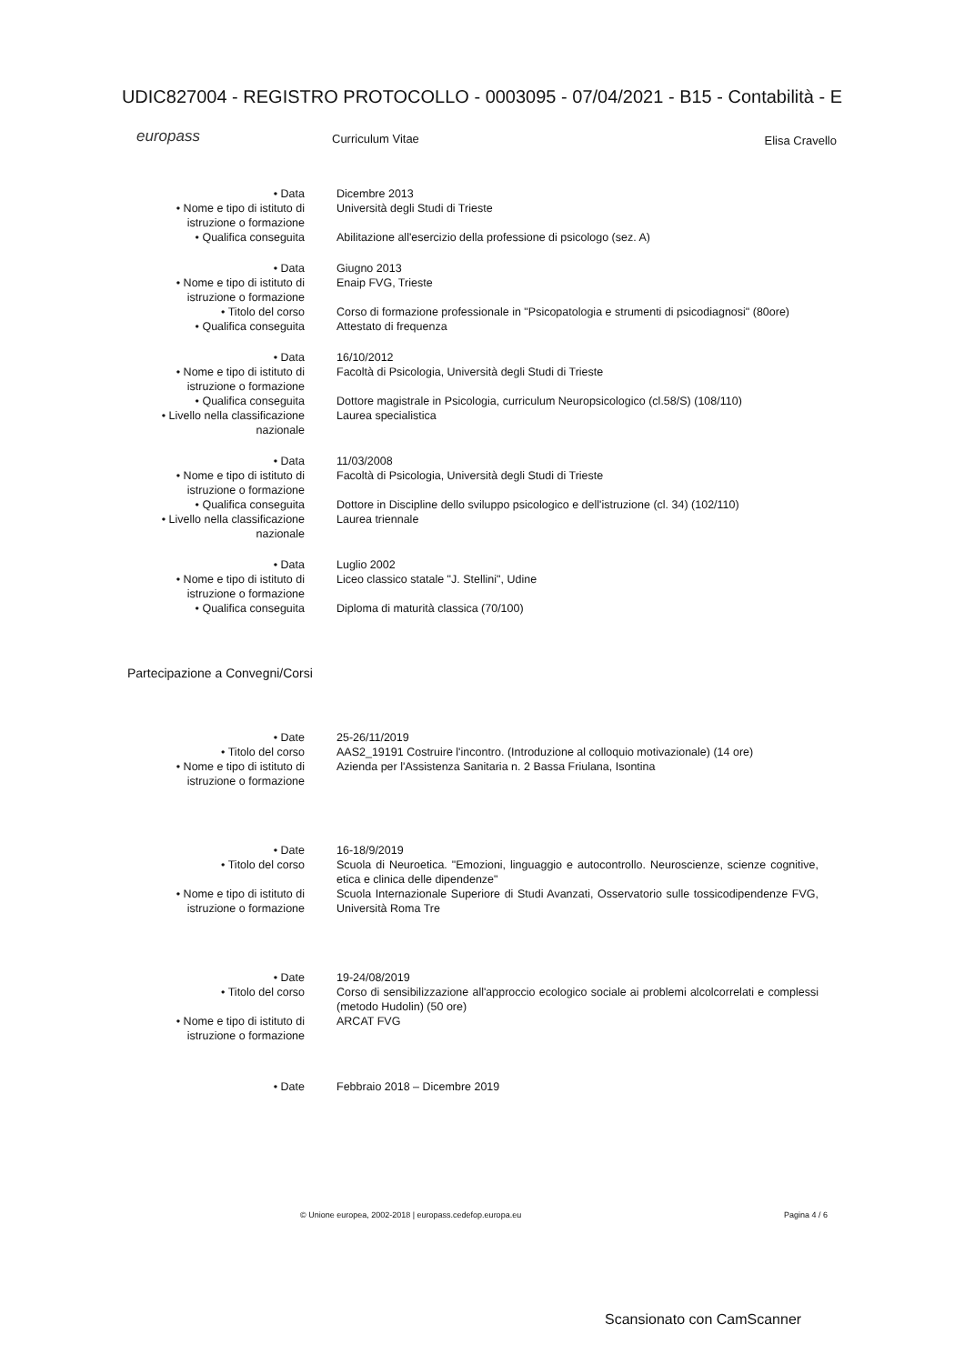UDIC827004 - REGISTRO PROTOCOLLO - 0003095 - 07/04/2021 - B15 - Contabilità - E
europass
Curriculum Vitae Elisa Cravello
• Data Dicembre 2013
• Nome e tipo di istituto di istruzione o formazione
Università degli Studi di Trieste
• Qualifica conseguita Abilitazione all'esercizio della professione di psicologo (sez. A)
• Data Giugno 2013
• Nome e tipo di istituto di istruzione o formazione
Enaip FVG, Trieste
• Titolo del corso
• Qualifica conseguita
Corso di formazione professionale in "Psicopatologia e strumenti di psicodiagnosi" (80ore)
Attestato di frequenza
• Data 16/10/2012
• Nome e tipo di istituto di istruzione o formazione
Facoltà di Psicologia, Università degli Studi di Trieste
• Qualifica conseguita Dottore magistrale in Psicologia, curriculum Neuropsicologico (cl.58/S) (108/110)
• Livello nella classificazione nazionale
Laurea specialistica
• Data 11/03/2008
• Nome e tipo di istituto di istruzione o formazione
Facoltà di Psicologia, Università degli Studi di Trieste
• Qualifica conseguita Dottore in Discipline dello sviluppo psicologico e dell'istruzione (cl. 34) (102/110)
• Livello nella classificazione nazionale
Laurea triennale
• Data Luglio 2002
• Nome e tipo di istituto di istruzione o formazione
Liceo classico statale "J. Stellini", Udine
• Qualifica conseguita Diploma di maturità classica (70/100)
Partecipazione a Convegni/Corsi
• Date 25-26/11/2019
• Titolo del corso AAS2_19191 Costruire l'incontro. (Introduzione al colloquio motivazionale) (14 ore)
• Nome e tipo di istituto di istruzione o formazione
Azienda per l'Assistenza Sanitaria n. 2 Bassa Friulana, Isontina
• Date 16-18/9/2019
• Titolo del corso Scuola di Neuroetica. "Emozioni, linguaggio e autocontrollo. Neuroscienze, scienze cognitive, etica e clinica delle dipendenze"
• Nome e tipo di istituto di istruzione o formazione
Scuola Internazionale Superiore di Studi Avanzati, Osservatorio sulle tossicodipendenze FVG, Università Roma Tre
• Date 19-24/08/2019
• Titolo del corso Corso di sensibilizzazione all'approccio ecologico sociale ai problemi alcolcorrelati e complessi (metodo Hudolin) (50 ore)
• Nome e tipo di istituto di istruzione o formazione
ARCAT FVG
• Date Febbraio 2018 – Dicembre 2019
© Unione europea, 2002-2018 | europass.cedefop.europa.eu Pagina 4 / 6
Scansionato con CamScanner